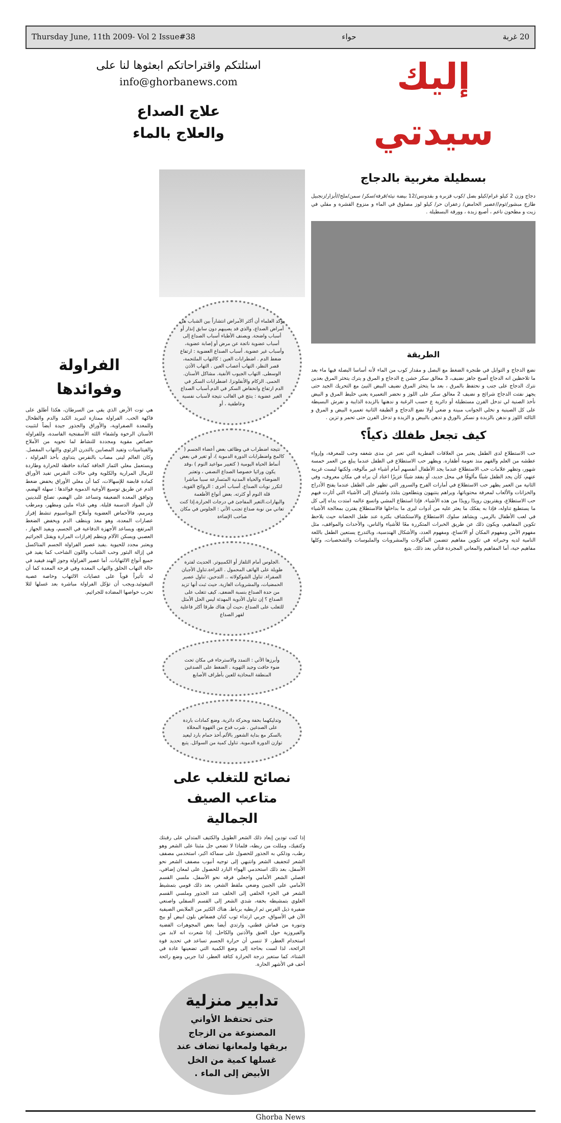Thursday June, 11th 2009- Vol 2 Issue#38 حواء 20 غربة
اسئلتكم واقتراحاتكم ابعثوها لنا على
info@ghorbanews.com
علاج الصداع
والعلاج بالماء
إليك سيدتي
بسطيلة مغربية بالدجاج
دجاج وزن 2 كيلو غرام/كيلو بصل /كوب قزبرة و بقدونس/12 بيضة نيئة/قرفة/سكر/ سمن/ملح//أبزار/زنجبيل طازج مبشور/ثوم//عصير الحامض/ زعفران حر/ كيلو لوز مصلوق في الماء و منزوع القشرة و مقلي في زيت و مطحون ناعم ، أصبع زبدة ، وورقة البسطيلة .
الطريقة
نضع الدجاج و التوابل في طنجرة الضغط مع البصل و مقدار كوب من الماء لأنه أساسا البصلة فيها ماء بعد ما تلاحظين انه الدجاج أصبح جاهز نضيف، 3 معالق سكر خشن ع الدجاج و المرق و يترك يتخثر المرق بعدين نترك الدجاج على جنب و نحتفظ بالمرق ، بعد ما يتخثر المرق نضيف البيض النيئ مع التحريك الجيد حتى يجهز نفتت الدجاج شرائح و نضيف 2 معالق سكر على اللوز و نحضر التغميرة يعني خليط المرق و البيض نأخذ الصنية لي تدخل الفرن مستطيلة أو دائرية ع حسب الرغبة و ندهنها بالزبدة الذايبة و نفرش البسيطة على كل الصينية و نخلي الجوانب مبينة و ضعي أولا نضع الدجاج و الطبقة الثانية تغميرة البيض و المرق و الثالثة اللوز و ندهن بالزبدة و نسكر بالورق و تدهن بالبيض و الزيدة و تدخل الفرن حتى تحمر و تزين .
كيف تجعل طفلك ذكياً؟
حب الاستطلاع لدى الطفل يعتبر من العلاقات الفطرية التي تعبر عن مدى شغفه وحب للمعرفة، وإرواء عطشه من العلم والفهم منذ نعومة أظفاره. ويظهر حب الاستطلاع في الطفل عندما يبلغ من العمر خمسة شهور، وتظهر علامات حب الاستطلاع عندما يجد الأطفال أنفسهم أمام أشياء غير مألوفة، ولكنها ليست غريبة عنهم، كأن يجد الطفل شيئًا مألوفًا في محل جديد، أو يفقد شيئًا عزيزًا اعتاد أن يراه في مكان معروف، وفي الثانية من العمر يظهر حب الاستطلاع في أمارات الفرح والسرور التي تظهر على الطفل عندما يفتح الأدراج والخزانات والألعاب لمعرفة محتوياتها، ويراهم ينتبهون ويتطلعون بتلذذ واشتياق إلى الأشياء التي أثارت فيهم حب الاستطلاع، ويقتربون رويدًا رويدًا من هذه الأشياء. فإذا استطاع المشي واتسع عالمه امتدت يداه إلى كل ما يستطيع تناوله، فإذا به يفكك ما يعثر عليه من أدوات ليرى ما بداخلها فالاستطلاع يقترن بمعالجة الأشياء في لعب الأطفال بالرمي. ويشاهد سلوك الاستطلاع والاستكشاف بكثرة عند طفل الحضانة حيث يلاحظ تكوين المفاهيم، ويكون ذلك عن طريق الخبرات المتكررة معًا للأشياء والناس، والأحداث والمواقف، مثل مفهوم الأمن ومفهوم المكان أو الاتساع، ومفهوم العدد، والأشكال الهندسية، وبالتدرج يستعين الطفل باللغة النامية لديه وخبراته في تكوين مفاهيم تتضمن المأكولات والمشروبات والملبوسات والشخصيات، وكلها مفاهيم حية، أما المفاهيم والمعاني المجردة فتأتي بعد ذلك. يتبع
يؤكد العلماء أن أكثر الأمراض انتشاراً بين الشباب هي أمراض الصداع، والذي قد يصيبهم دون سابق إنذار أو أسباب واضحة. ويصنف الأطباء أسباب الصداع إلى أسباب عضوية ناتجة عن مرض أو إصابة عضوية، وأسباب غير عضوية. أسباب الصداع العضوية : ارتفاع ضغط الدم . اضطرابات العين : كالتهاب الملتحمة، قصر النظر، التهاب أعصاب العين . التهاب الأذن الوسطى. التهاب الجيوب الأنفية. مشاكل الأسنان. الحمى. الزكام والأنفلونزا. اضطرابات السكر في الدم ارتفاع وانخفاض السكر في الدم.أسباب الصداع الغير عضوية : ينتج في الغالب نتيجة لأسباب نفسية وعاطفية ، أو
نتيجة اضطراب في وظائف بعض أعضاء الجسم ( كالمخ واضطرابات الدورة الدموية )، أو تغير في بعض أنماط الحياة اليومية ( كتغيير مواعيد النوم ) ،وقد يكون وراثيا خصوصا الصداع النصفي ، وتعتبر الضوضاء والحياة المدنية المتسارعة سببا مباشرا لتكرر نوبات الصداع. أسباب أخرى : الروائح القوية. قلة النوم أو كثرته. بعض أنواع الأطعمة والبهارات.التغير المفاجئ في درجات الحرارة.إذا كنت تعاني من نوبة صداع تجنب الأتي : الجلوس في مكان صاحب الإضاءة
.الجلوس أمام التلفاز أو الكمبيوتر. الحديث لفترة طويلة على الهاتف المحمول . القراءة.تناول الأجبان الصفراء. تناول الشوكولاته .. التدخين. تناول عصير الحمضيات، والمشروبات الغازية. حيث ثبت أنها تزيد من حدة الصداع بنسبة الضعف. كيف تتغلب على الصداع ؟ إن تناول الأدوية المهدئة ليس الحل الأمثل للتغلب على الصداع ،حيث أن هناك طرقا أكثر فاعلية لقهر الصداع
وأبرزها الأتي : التمدد والاسترخاء في مكان تحت ضوء خافت وجيد التهوية . الضغط على الصدغين المنطقة المحاذية للعين بأطراف الأصابع
وتدليكهما بخفة وبحركة دائرية. وضع كمادات باردة على الصدغين . شرب قدح من القهوة المحلاة بالسكر مع بداية الشعور بالألم.أخذ حمام بارد ليعيد توازن الدورة الدموية. تناول كمية من السوائل. يتبع
نصائح للتغلب على متاعب الصيف الجمالية
إذا كنت تودين إبعاد ذلك الشعر الطويل والكثيف المتدلي على رقبتك وكتفيك، ومللت من ربطه، فلماذا لا تضعي جل مثبتا على الشعر وهو رطب، ودلكي به الجذور للحصول على سماكة اكبر، استخدمي مصفف الشعر لتجفيف الشعر وانتبهي إلى توجيه أنبوب مصفف الشعر نحو الأسفل، بعد ذلك استخدمي الهواء البارد للحصول على لمعان إضافي، افصلي الشعر الأمامي واجعلي فرقه نحو الأسفل، ملسي القسم الأمامي على الجبين وضعي ملقط الشعر، بعد ذلك قومي بتمشيط الشعر في الجزء الخلفي إلى الخلف عند الجذور وملسي القسم العلوي بتمشيطه بخفة، شدي الشعر إلى القسم السفلي واصنعي ضفيرة ذيل الفرس ثم اربطيه برباط. هناك الكثير من الملابس الصيفية الآن في الأسواق، جربي ارتداء ثوب كتان فضفاض بلون ابيض أو بيج وتنورة من قماش قطني، وارتدي أيضا بعض المجوهرات الفضية والفيروزية حول العنق والأذنين والكاحل. إذا شعرت انه لابد من استخدام العطر، لا تنسي أن حرارة الجسم تساعد في تحديد قوة الرائحة، لذا لست بحاجة إلى وضع الكمية التي تضعينها عادة في الشتاء، كما ستغير درجة الحرارة كثافة العطر، لذا جربي وضع رائحة أخف في الأشهر الحارة.
تدابير منزلية
حتى تحتفظ الأواني المصنوعة من الزجاج بريقها ولمعانها تضاف عند غسلها كمية من الخل الأبيض إلى الماء .
الفراولة وفوائدها
هي توت الأرض الذي يقي من السرطان، هكذا أطلق على فاكهة الحب. الفراولة ممتازة لتبريد الكبد والدم والطحال وللمعدة الصفراوية، والأوراق والجذور جيدة أيضاً لتثبيت الأسنان الرخوة ولشفاء اللثة الأسفنجية الفاسدة، وللفراولة خصائص مقوية ومجددة للنشاط لما تحويه من الأملاح والفيتامينات وتفيد المصابين بالتدرن الرئوي والتهاب المفصل. وكان العالم لينى مصاب بالنقرس يتداوى بأخذ الفراولة ، ويستعمل مغلي الثمار الجافة كمادة حافظة للحرارة وطاردة للرمال المرارية والكلوية وفي حالات النقرس تفيد الأوراق كمادة قابضة للإسهالات، كما أن مغلي الأوراق يخفض ضغط الدم عن طريق توسيع الأوعية الدموية فوائدها : سهلة الهضم، وتوافق المعدة الضعيفة وتساعد على الهضم، تصلح للبدينين لأن المواد الدسمة قليلة. وهي غذاء ملين ومطهر، ومرطب ومرمم، فالأحماض العضوية وأملاح البوتاسيوم تنشط إفراز عصارات المعدة، وهو مغذ وينظف الدم ويخفض الضغط المرتفع، ويساعد الأجهزة الدفاعية في الجسم، ويفيد الجهاز ، العصبي ويسكن الآلام وينظم إفرازات المرارة ويقتل الجراثيم ويعتبر مجدد للحيوية .يفيد عصير الفراولة الجسم المتاكسل في إزالة البثور وحب الشباب واللون الشاحب كما يفيد في جميع أنواع الالتهابات. أما عصير الفراولة وجوز الهند فيفيد في حالة التهاب الحلق والتهاب المعدة وفي قرحة المعدة كما أن له تأثيراً قوياً على عصايات الالتهاب وخاصة عصية التيفوئيد.ويجب أن تؤكل الفراولة مباشرة بعد غسلها لئلا تخرب خواصها المضادة للجراثيم.
Ghorba News